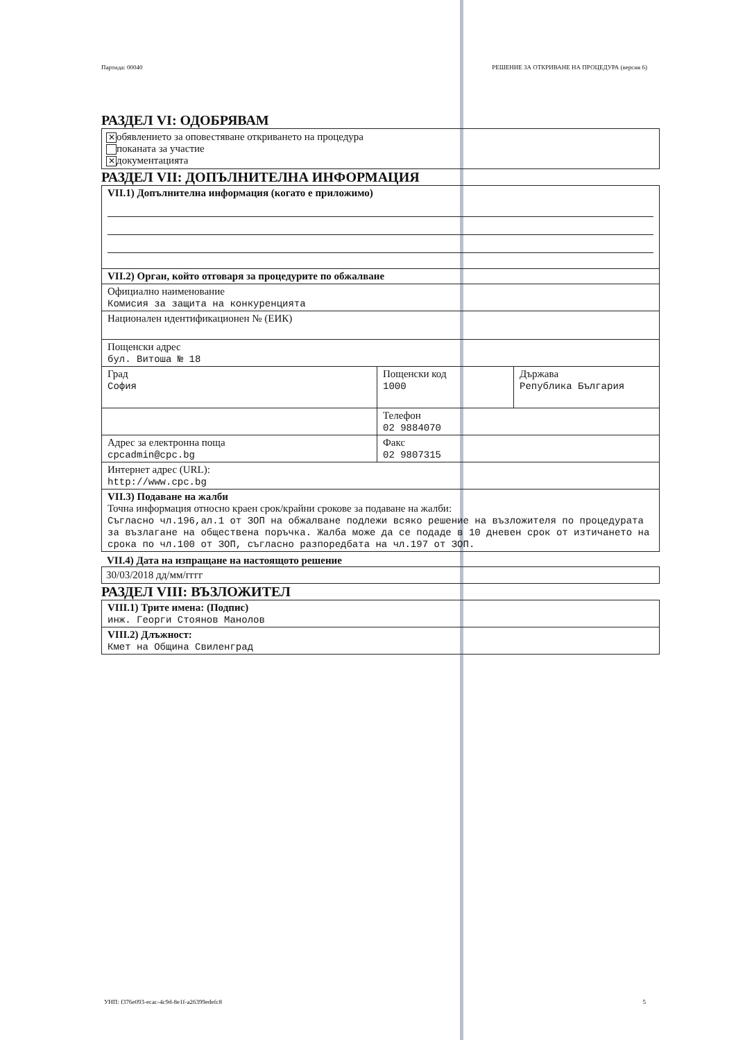Партида: 00040 РЕШЕНИЕ ЗА ОТКРИВАНЕ НА ПРОЦЕДУРА (версия 6)
РАЗДЕЛ VI: ОДОБРЯВАМ
✕ обявлението за оповестяване откриването на процедура
поканата за участие
✕ документацията
РАЗДЕЛ VII: ДОПЪЛНИТЕЛНА ИНФОРМАЦИЯ
| VII.1) Допълнителна информация (когато е приложимо) | | |
| VII.2) Орган, който отговаря за процедурите по обжалване | | |
| Официално наименование Комисия за защита на конкуренцията | | |
| Национален идентификационен № (ЕИК) | | |
| Пощенски адрес бул. Витоша № 18 | | |
| Град София | Пощенски код 1000 | Държава Република България |
| | Телефон 02 9884070 | |
| Адрес за електронна поща cpcadmin@cpc.bg | Факс 02 9807315 | |
| Интернет адрес (URL): http://www.cpc.bg | | |
| VII.3) Подаване на жалби Точна информация относно краен срок/крайни срокове за подаване на жалби: Съгласно чл.196,ал.1 от ЗОП на обжалване подлежи всяко решение на възложителя по процедурата за възлагане на обществена поръчка. Жалба може да се подаде в 10 дневен срок от изтичането на срока по чл.100 от ЗОП, съгласно разпоредбата на чл.197 от ЗОП. | | |
VII.4) Дата на изпращане на настоящото решение
30/03/2018 дд/мм/гггг
РАЗДЕЛ VIII: ВЪЗЛОЖИТЕЛ
| VIII.1) Трите имена: (Подпис) инж. Георги Стоянов Манолов |
| VIII.2) Длъжност: Кмет на Община Свиленград |
УНП: f376e093-ecac-4c9d-8e1f-a26399edefc8 5